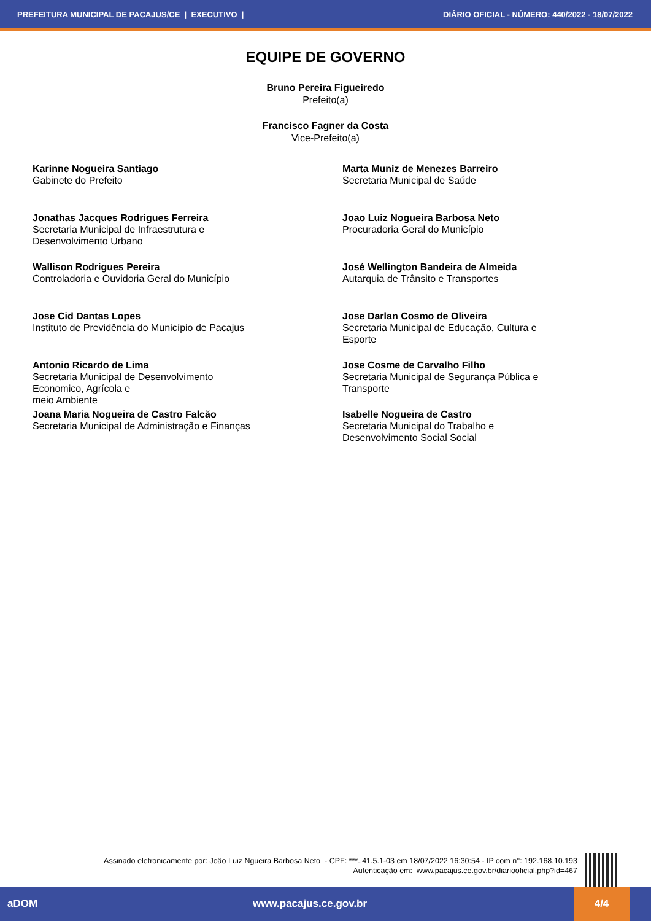PREFEITURA MUNICIPAL DE PACAJUS/CE | EXECUTIVO | DIÁRIO OFICIAL - NÚMERO: 440/2022 - 18/07/2022
EQUIPE DE GOVERNO
Bruno Pereira Figueiredo
Prefeito(a)
Francisco Fagner da Costa
Vice-Prefeito(a)
Karinne Nogueira Santiago
Gabinete do Prefeito
Marta Muniz de Menezes Barreiro
Secretaria Municipal de Saúde
Jonathas Jacques Rodrigues Ferreira
Secretaria Municipal de Infraestrutura e
Desenvolvimento Urbano
Joao Luiz Nogueira Barbosa Neto
Procuradoria Geral do Município
Wallison Rodrigues Pereira
Controladoria e Ouvidoria Geral do Município
José Wellington Bandeira de Almeida
Autarquia de Trânsito e Transportes
Jose Cid Dantas Lopes
Instituto de Previdência do Município de Pacajus
Jose Darlan Cosmo de Oliveira
Secretaria Municipal de Educação, Cultura e
Esporte
Antonio Ricardo de Lima
Secretaria Municipal de Desenvolvimento
Economico, Agrícola e
meio Ambiente
Jose Cosme de Carvalho Filho
Secretaria Municipal de Segurança Pública e
Transporte
Joana Maria Nogueira de Castro Falcão
Secretaria Municipal de Administração e Finanças
Isabelle Nogueira de Castro
Secretaria Municipal do Trabalho e
Desenvolvimento Social Social
Assinado eletronicamente por: João Luiz Ngueira Barbosa Neto - CPF: ***..41.5.1-03 em 18/07/2022 16:30:54 - IP com n°: 192.168.10.193
Autenticação em: www.pacajus.ce.gov.br/diariooficial.php?id=467
aDOM www.pacajus.ce.gov.br 4/4